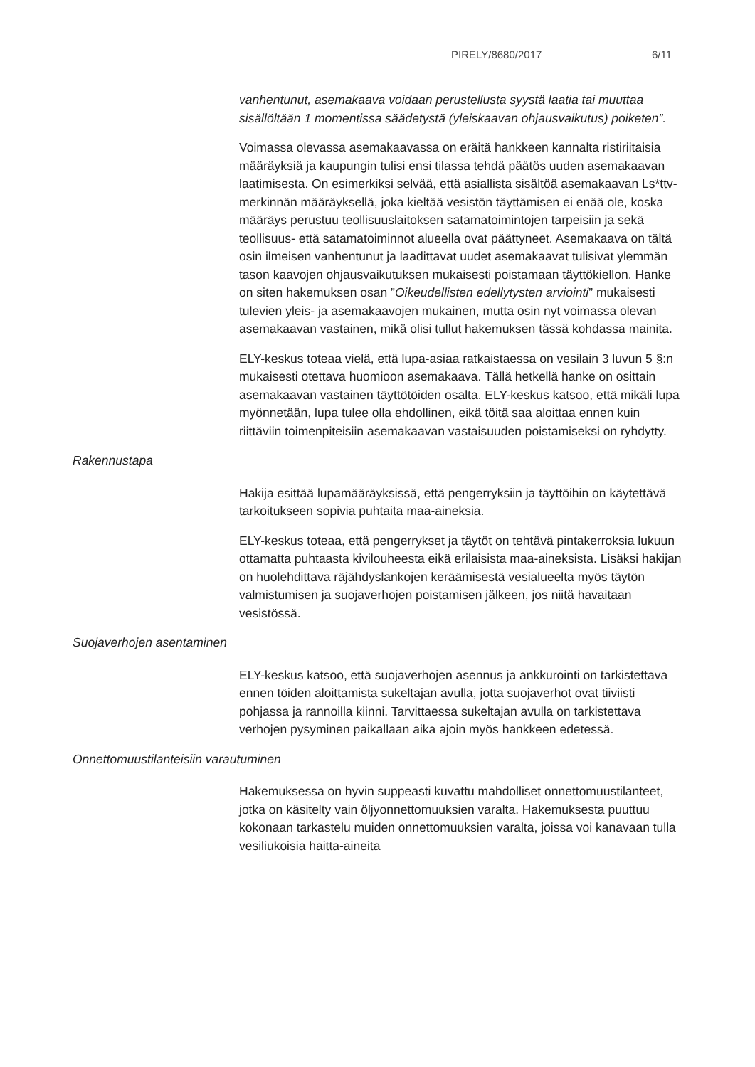PIRELY/8680/2017 6/11
vanhentunut, asemakaava voidaan perustellusta syystä laatia tai muuttaa sisällöltään 1 momentissa säädetystä (yleiskaavan ohjausvaikutus) poiketen”.
Voimassa olevassa asemakaavassa on eräitä hankkeen kannalta ristiriitaisia määräyksiä ja kaupungin tulisi ensi tilassa tehdä päätös uuden asemakaavan laatimisesta. On esimerkiksi selvää, että asiallista sisältöä asemakaavan Ls*ttv-merkinnän määräyksellä, joka kieltää vesistön täyttämisen ei enää ole, koska määräys perustuu teollisuuslaitoksen satamatoimintojen tarpeisiin ja sekä teollisuus- että satamatoiminnot alueella ovat päättyneet. Asemakaava on tältä osin ilmeisen vanhentunut ja laadittavat uudet asemakaavat tulisivat ylemmän tason kaavojen ohjausvaikutuksen mukaisesti poistamaan täyttökiellon. Hanke on siten hakemuksen osan ”Oikeudellisten edellytysten arviointi” mukaisesti tulevien yleis- ja asemakaavojen mukainen, mutta osin nyt voimassa olevan asemakaavan vastainen, mikä olisi tullut hakemuksen tässä kohdassa mainita.
ELY-keskus toteaa vielä, että lupa-asiaa ratkaistaessa on vesilain 3 luvun 5 §:n mukaisesti otettava huomioon asemakaava. Tällä hetkellä hanke on osittain asemakaavan vastainen täyttötöiden osalta. ELY-keskus katsoo, että mikäli lupa myönnetään, lupa tulee olla ehdollinen, eikä töitä saa aloittaa ennen kuin riittäviin toimenpiteisiin asemakaavan vastaisuuden poistamiseksi on ryhdytty.
Rakennustapa
Hakija esittää lupamääräyksissä, että pengerryksiin ja täyttöihin on käytettävä tarkoitukseen sopivia puhtaita maa-aineksia.
ELY-keskus toteaa, että pengerrykset ja täytöt on tehtävä pintakerroksia lukuun ottamatta puhtaasta kivilouheesta eikä erilaisista maa-aineksista. Lisäksi hakijan on huolehdittava räjähdyslankojen keräämisestä vesialueelta myös täytön valmistumisen ja suojaverhojen poistamisen jälkeen, jos niitä havaitaan vesistössä.
Suojaverhojen asentaminen
ELY-keskus katsoo, että suojaverhojen asennus ja ankkurointi on tarkistettava ennen töiden aloittamista sukeltajan avulla, jotta suojaverhot ovat tiiviisti pohjassa ja rannoilla kiinni. Tarvittaessa sukeltajan avulla on tarkistettava verhojen pysyminen paikallaan aika ajoin myös hankkeen edetessä.
Onnettomuustilanteisiin varautuminen
Hakemuksessa on hyvin suppeasti kuvattu mahdolliset onnettomuustilanteet, jotka on käsitelty vain öljyonnettomuuksien varalta. Hakemuksesta puuttuu kokonaan tarkastelu muiden onnettomuuksien varalta, joissa voi kanavaan tulla vesiliukoisia haitta-aineita